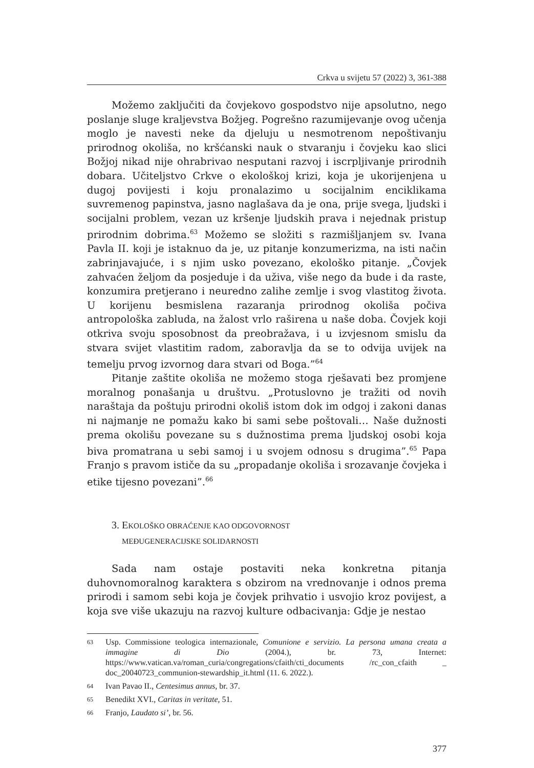Crkva u svijetu 57 (2022) 3, 361-388
Možemo zaključiti da čovjekovo gospodstvo nije apsolutno, nego poslanje sluge kraljevstva Božjeg. Pogrešno razumijevanje ovog učenja moglo je navesti neke da djeluju u nesmotrenom nepoštivanju prirodnog okoliša, no kršćanski nauk o stvaranju i čovjeku kao slici Božjoj nikad nije ohrabrivao nesputani razvoj i iscrpljivanje prirodnih dobara. Učiteljstvo Crkve o ekološkoj krizi, koja je ukorijenjena u dugoj povijesti i koju pronalazimo u socijalnim enciklikama suvremenog papinstva, jasno naglašava da je ona, prije svega, ljudski i socijalni problem, vezan uz kršenje ljudskih prava i nejednak pristup prirodnim dobrima.<sup>63</sup> Možemo se složiti s razmišljanjem sv. Ivana Pavla II. koji je istaknuo da je, uz pitanje konzumerizma, na isti način zabrinjavajuće, i s njim usko povezano, ekološko pitanje. „Čovjek zahvaćen željom da posjeduje i da uživa, više nego da bude i da raste, konzumira pretjerano i neuredno zalihe zemlje i svog vlastitog života. U korijenu besmislena razaranja prirodnog okoliša počiva antropološka zabluda, na žalost vrlo raširena u naše doba. Čovjek koji otkriva svoju sposobnost da preobražava, i u izvjesnom smislu da stvara svijet vlastitim radom, zaboravlja da se to odvija uvijek na temelju prvog izvornog dara stvari od Boga.”<sup>64</sup>
Pitanje zaštite okoliša ne možemo stoga rješavati bez promjene moralnog ponašanja u društvu. „Protuslovno je tražiti od novih naraštaja da poštuju prirodni okoliš istom dok im odgoj i zakoni danas ni najmanje ne pomažu kako bi sami sebe poštovali… Naše dužnosti prema okolišu povezane su s dužnostima prema ljudskoj osobi koja biva promatrana u sebi samoj i u svojem odnosu s drugima”.<sup>65</sup> Papa Franjo s pravom ističe da su „propadanje okoliša i srozavanje čovjeka i etike tijesno povezani”.<sup>66</sup>
3. EKOLOŠKO OBRAĆENJE KAO ODGOVORNOST
MEĐUGENERACIJSKE SOLIDARNOSTI
Sada nam ostaje postaviti neka konkretna pitanja duhovnomoralnog karaktera s obzirom na vrednovanje i odnos prema prirodi i samom sebi koja je čovjek prihvatio i usvojio kroz povijest, a koja sve više ukazuju na razvoj kulture odbacivanja: Gdje je nestao
63 Usp. Commissione teologica internazionale, Comunione e servizio. La persona umana creata a immagine di Dio (2004.), br. 73, Internet: https://www.vatican.va/roman_curia/congregations/cfaith/cti_documents /rc_con_cfaith _ doc_20040723_communion-stewardship_it.html (11. 6. 2022.).
64 Ivan Pavao II., Centesimus annus, br. 37.
65 Benedikt XVI., Caritas in veritate, 51.
66 Franjo, Laudato si’, br. 56.
377